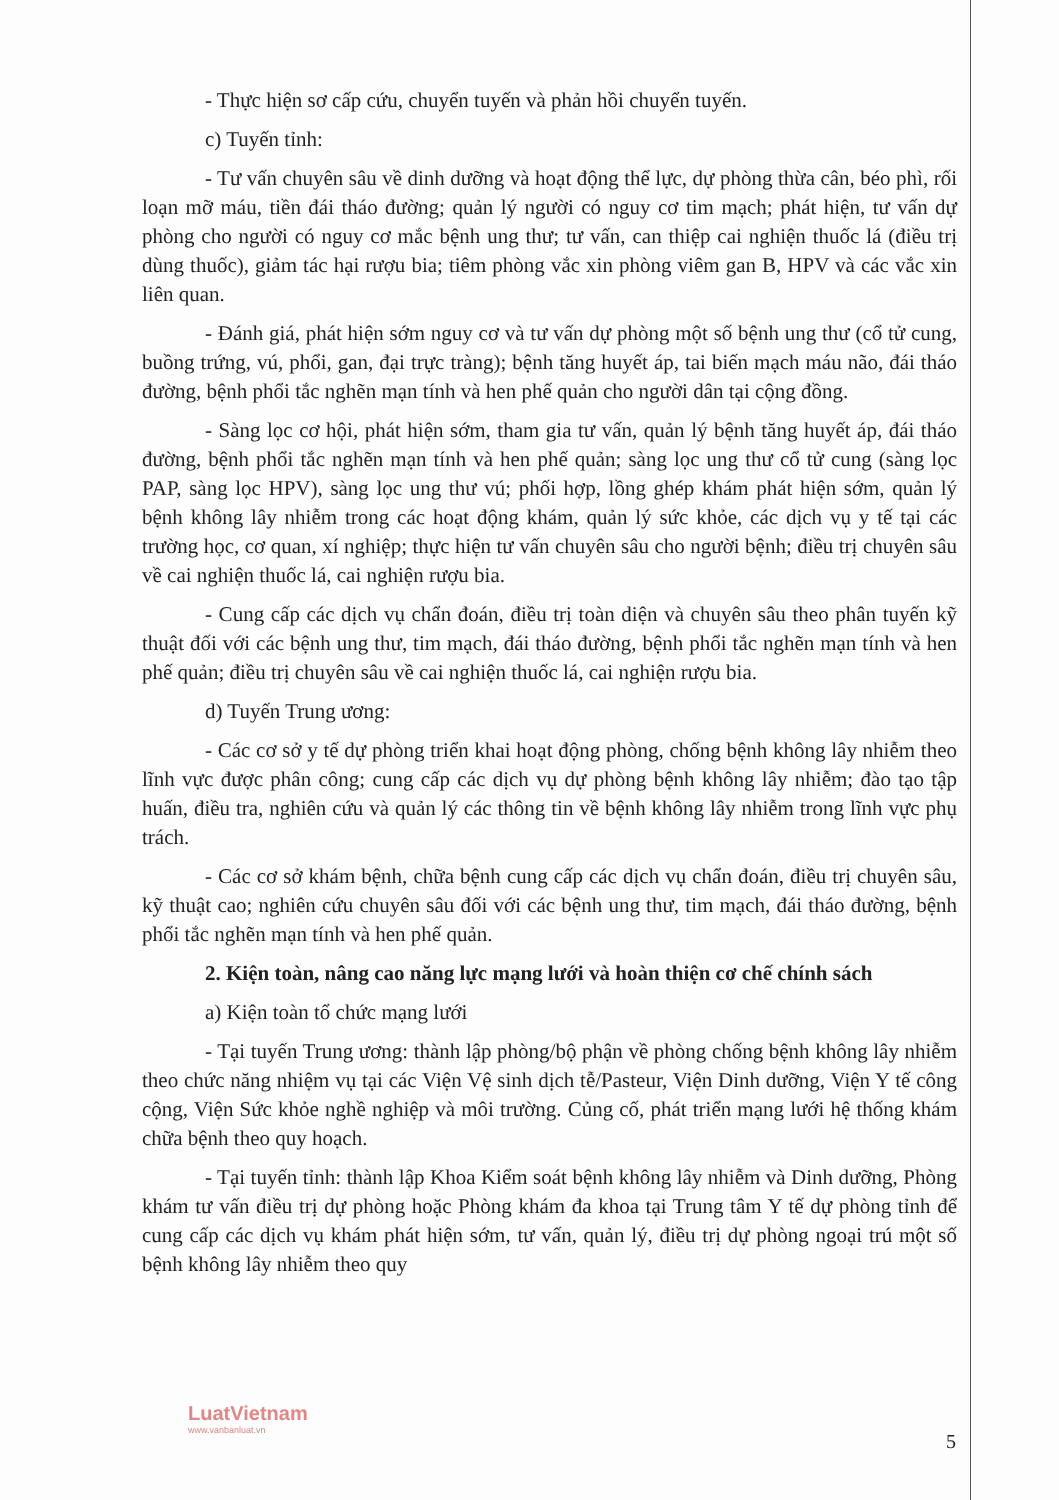- Thực hiện sơ cấp cứu, chuyển tuyến và phản hồi chuyển tuyến.
c) Tuyến tỉnh:
- Tư vấn chuyên sâu về dinh dưỡng và hoạt động thể lực, dự phòng thừa cân, béo phì, rối loạn mỡ máu, tiền đái tháo đường; quản lý người có nguy cơ tim mạch; phát hiện, tư vấn dự phòng cho người có nguy cơ mắc bệnh ung thư; tư vấn, can thiệp cai nghiện thuốc lá (điều trị dùng thuốc), giảm tác hại rượu bia; tiêm phòng vắc xin phòng viêm gan B, HPV và các vắc xin liên quan.
- Đánh giá, phát hiện sớm nguy cơ và tư vấn dự phòng một số bệnh ung thư (cổ tử cung, buồng trứng, vú, phổi, gan, đại trực tràng); bệnh tăng huyết áp, tai biến mạch máu não, đái tháo đường, bệnh phổi tắc nghẽn mạn tính và hen phế quản cho người dân tại cộng đồng.
- Sàng lọc cơ hội, phát hiện sớm, tham gia tư vấn, quản lý bệnh tăng huyết áp, đái tháo đường, bệnh phổi tắc nghẽn mạn tính và hen phế quản; sàng lọc ung thư cổ tử cung (sàng lọc PAP, sàng lọc HPV), sàng lọc ung thư vú; phối hợp, lồng ghép khám phát hiện sớm, quản lý bệnh không lây nhiễm trong các hoạt động khám, quản lý sức khỏe, các dịch vụ y tế tại các trường học, cơ quan, xí nghiệp; thực hiện tư vấn chuyên sâu cho người bệnh; điều trị chuyên sâu về cai nghiện thuốc lá, cai nghiện rượu bia.
- Cung cấp các dịch vụ chẩn đoán, điều trị toàn diện và chuyên sâu theo phân tuyến kỹ thuật đối với các bệnh ung thư, tim mạch, đái tháo đường, bệnh phổi tắc nghẽn mạn tính và hen phế quản; điều trị chuyên sâu về cai nghiện thuốc lá, cai nghiện rượu bia.
d) Tuyến Trung ương:
- Các cơ sở y tế dự phòng triển khai hoạt động phòng, chống bệnh không lây nhiễm theo lĩnh vực được phân công; cung cấp các dịch vụ dự phòng bệnh không lây nhiễm; đào tạo tập huấn, điều tra, nghiên cứu và quản lý các thông tin về bệnh không lây nhiễm trong lĩnh vực phụ trách.
- Các cơ sở khám bệnh, chữa bệnh cung cấp các dịch vụ chẩn đoán, điều trị chuyên sâu, kỹ thuật cao; nghiên cứu chuyên sâu đối với các bệnh ung thư, tim mạch, đái tháo đường, bệnh phổi tắc nghẽn mạn tính và hen phế quản.
2. Kiện toàn, nâng cao năng lực mạng lưới và hoàn thiện cơ chế chính sách
a) Kiện toàn tổ chức mạng lưới
- Tại tuyến Trung ương: thành lập phòng/bộ phận về phòng chống bệnh không lây nhiễm theo chức năng nhiệm vụ tại các Viện Vệ sinh dịch tễ/Pasteur, Viện Dinh dưỡng, Viện Y tế công cộng, Viện Sức khỏe nghề nghiệp và môi trường. Củng cố, phát triển mạng lưới hệ thống khám chữa bệnh theo quy hoạch.
- Tại tuyến tỉnh: thành lập Khoa Kiểm soát bệnh không lây nhiễm và Dinh dưỡng, Phòng khám tư vấn điều trị dự phòng hoặc Phòng khám đa khoa tại Trung tâm Y tế dự phòng tỉnh để cung cấp các dịch vụ khám phát hiện sớm, tư vấn, quản lý, điều trị dự phòng ngoại trú một số bệnh không lây nhiễm theo quy
LuatVietnam
www.vanbanluat.vn
5